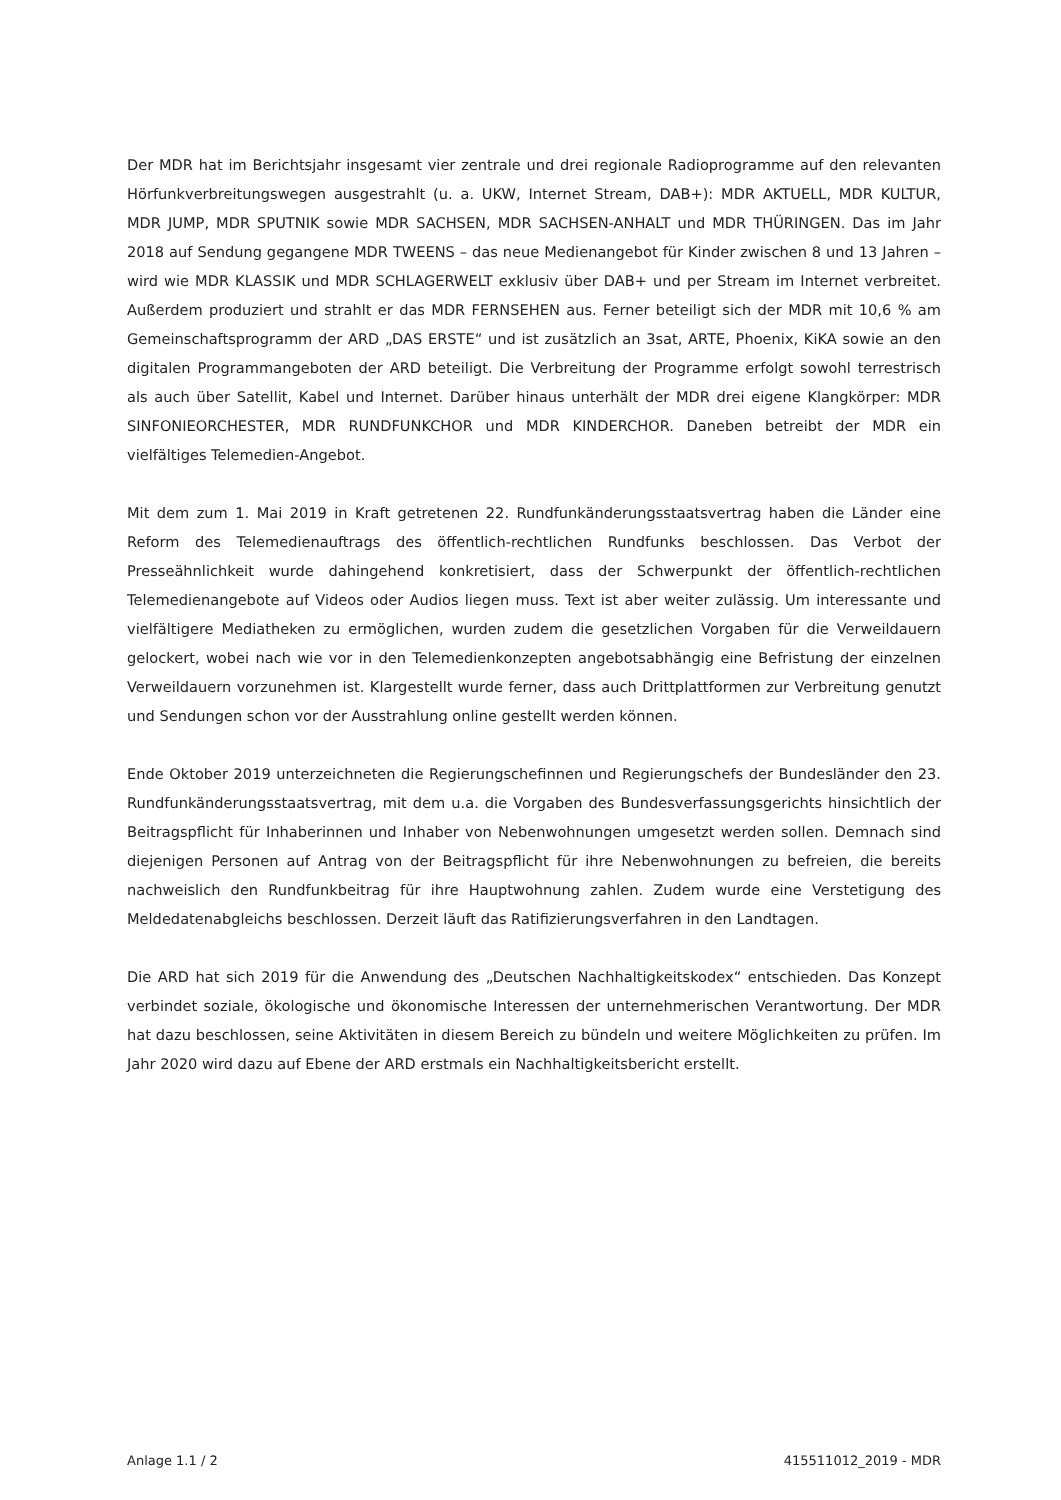Der MDR hat im Berichtsjahr insgesamt vier zentrale und drei regionale Radioprogramme auf den relevanten Hörfunkverbreitungswegen ausgestrahlt (u. a. UKW, Internet Stream, DAB+): MDR AKTUELL, MDR KULTUR, MDR JUMP, MDR SPUTNIK sowie MDR SACHSEN, MDR SACHSEN-ANHALT und MDR THÜRINGEN. Das im Jahr 2018 auf Sendung gegangene MDR TWEENS – das neue Medienangebot für Kinder zwischen 8 und 13 Jahren – wird wie MDR KLASSIK und MDR SCHLAGERWELT exklusiv über DAB+ und per Stream im Internet verbreitet. Außerdem produziert und strahlt er das MDR FERNSEHEN aus. Ferner beteiligt sich der MDR mit 10,6 % am Gemeinschaftsprogramm der ARD „DAS ERSTE“ und ist zusätzlich an 3sat, ARTE, Phoenix, KiKA sowie an den digitalen Programmangeboten der ARD beteiligt. Die Verbreitung der Programme erfolgt sowohl terrestrisch als auch über Satellit, Kabel und Internet. Darüber hinaus unterhält der MDR drei eigene Klangkörper: MDR SINFONIEORCHESTER, MDR RUNDFUNKCHOR und MDR KINDERCHOR. Daneben betreibt der MDR ein vielfältiges Telemedien-Angebot.
Mit dem zum 1. Mai 2019 in Kraft getretenen 22. Rundfunkänderungsstaatsvertrag haben die Länder eine Reform des Telemedienauftrags des öffentlich-rechtlichen Rundfunks beschlossen. Das Verbot der Presseähnlichkeit wurde dahingehend konkretisiert, dass der Schwerpunkt der öffentlich-rechtlichen Telemedienangebote auf Videos oder Audios liegen muss. Text ist aber weiter zulässig. Um interessante und vielfältigere Mediatheken zu ermöglichen, wurden zudem die gesetzlichen Vorgaben für die Verweildauern gelockert, wobei nach wie vor in den Telemedienkonzepten angebotsabhängig eine Befristung der einzelnen Verweildauern vorzunehmen ist. Klargestellt wurde ferner, dass auch Drittplattformen zur Verbreitung genutzt und Sendungen schon vor der Ausstrahlung online gestellt werden können.
Ende Oktober 2019 unterzeichneten die Regierungschefinnen und Regierungschefs der Bundesländer den 23. Rundfunkänderungsstaatsvertrag, mit dem u.a. die Vorgaben des Bundesverfassungsgerichts hinsichtlich der Beitragspflicht für Inhaberinnen und Inhaber von Nebenwohnungen umgesetzt werden sollen. Demnach sind diejenigen Personen auf Antrag von der Beitragspflicht für ihre Nebenwohnungen zu befreien, die bereits nachweislich den Rundfunkbeitrag für ihre Hauptwohnung zahlen. Zudem wurde eine Verstetigung des Meldedatenabgleichs beschlossen. Derzeit läuft das Ratifizierungsverfahren in den Landtagen.
Die ARD hat sich 2019 für die Anwendung des „Deutschen Nachhaltigkeitskodex“ entschieden. Das Konzept verbindet soziale, ökologische und ökonomische Interessen der unternehmerischen Verantwortung. Der MDR hat dazu beschlossen, seine Aktivitäten in diesem Bereich zu bündeln und weitere Möglichkeiten zu prüfen. Im Jahr 2020 wird dazu auf Ebene der ARD erstmals ein Nachhaltigkeitsbericht erstellt.
Anlage 1.1 / 2 415511012_2019 - MDR